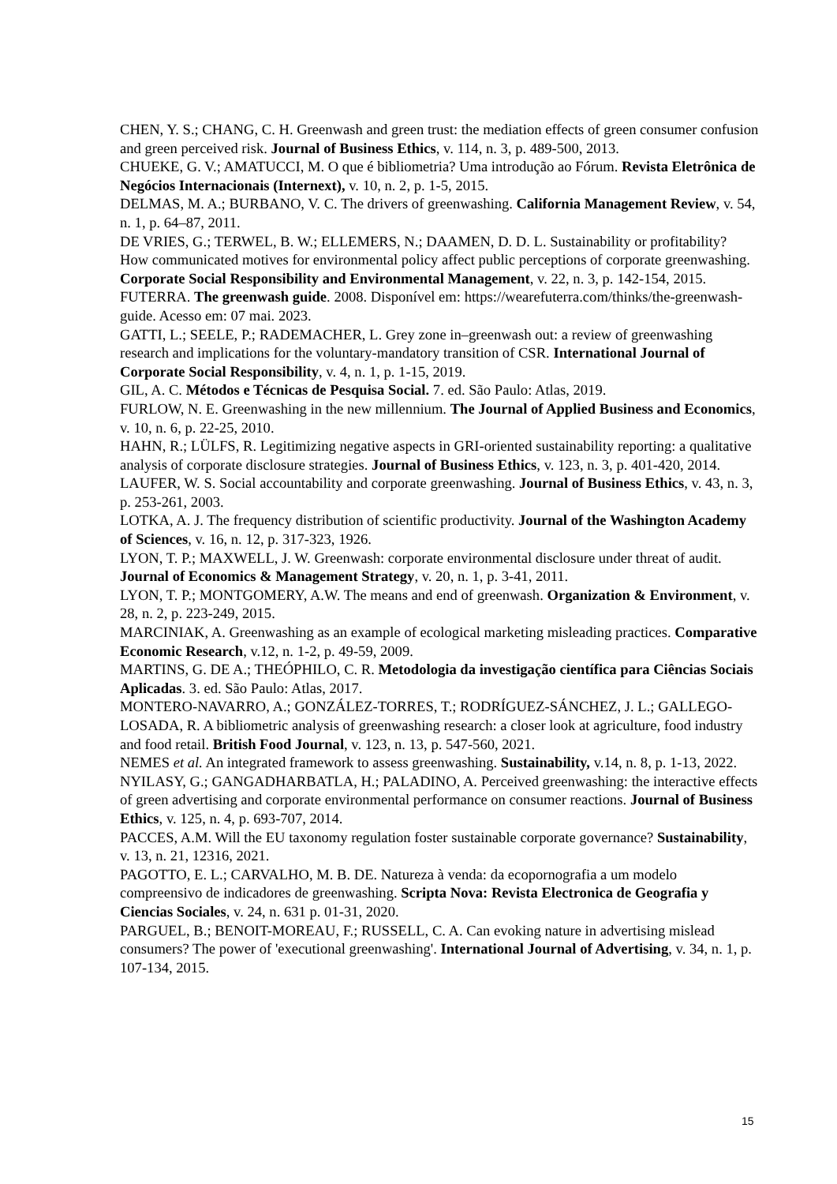CHEN, Y. S.; CHANG, C. H. Greenwash and green trust: the mediation effects of green consumer confusion and green perceived risk. Journal of Business Ethics, v. 114, n. 3, p. 489-500, 2013.
CHUEKE, G. V.; AMATUCCI, M. O que é bibliometria? Uma introdução ao Fórum. Revista Eletrônica de Negócios Internacionais (Internext), v. 10, n. 2, p. 1-5, 2015.
DELMAS, M. A.; BURBANO, V. C. The drivers of greenwashing. California Management Review, v. 54, n. 1, p. 64–87, 2011.
DE VRIES, G.; TERWEL, B. W.; ELLEMERS, N.; DAAMEN, D. D. L. Sustainability or profitability? How communicated motives for environmental policy affect public perceptions of corporate greenwashing. Corporate Social Responsibility and Environmental Management, v. 22, n. 3, p. 142-154, 2015.
FUTERRA. The greenwash guide. 2008. Disponível em: https://wearefuterra.com/thinks/the-greenwash-guide. Acesso em: 07 mai. 2023.
GATTI, L.; SEELE, P.; RADEMACHER, L. Grey zone in–greenwash out: a review of greenwashing research and implications for the voluntary-mandatory transition of CSR. International Journal of Corporate Social Responsibility, v. 4, n. 1, p. 1-15, 2019.
GIL, A. C. Métodos e Técnicas de Pesquisa Social. 7. ed. São Paulo: Atlas, 2019.
FURLOW, N. E. Greenwashing in the new millennium. The Journal of Applied Business and Economics, v. 10, n. 6, p. 22-25, 2010.
HAHN, R.; LÜLFS, R. Legitimizing negative aspects in GRI-oriented sustainability reporting: a qualitative analysis of corporate disclosure strategies. Journal of Business Ethics, v. 123, n. 3, p. 401-420, 2014.
LAUFER, W. S. Social accountability and corporate greenwashing. Journal of Business Ethics, v. 43, n. 3, p. 253-261, 2003.
LOTKA, A. J. The frequency distribution of scientific productivity. Journal of the Washington Academy of Sciences, v. 16, n. 12, p. 317-323, 1926.
LYON, T. P.; MAXWELL, J. W. Greenwash: corporate environmental disclosure under threat of audit. Journal of Economics & Management Strategy, v. 20, n. 1, p. 3-41, 2011.
LYON, T. P.; MONTGOMERY, A.W. The means and end of greenwash. Organization & Environment, v. 28, n. 2, p. 223-249, 2015.
MARCINIAK, A. Greenwashing as an example of ecological marketing misleading practices. Comparative Economic Research, v.12, n. 1-2, p. 49-59, 2009.
MARTINS, G. DE A.; THEÓPHILO, C. R. Metodologia da investigação científica para Ciências Sociais Aplicadas. 3. ed. São Paulo: Atlas, 2017.
MONTERO-NAVARRO, A.; GONZÁLEZ-TORRES, T.; RODRÍGUEZ-SÁNCHEZ, J. L.; GALLEGO-LOSADA, R. A bibliometric analysis of greenwashing research: a closer look at agriculture, food industry and food retail. British Food Journal, v. 123, n. 13, p. 547-560, 2021.
NEMES et al. An integrated framework to assess greenwashing. Sustainability, v.14, n. 8, p. 1-13, 2022.
NYILASY, G.; GANGADHARBATLA, H.; PALADINO, A. Perceived greenwashing: the interactive effects of green advertising and corporate environmental performance on consumer reactions. Journal of Business Ethics, v. 125, n. 4, p. 693-707, 2014.
PACCES, A.M. Will the EU taxonomy regulation foster sustainable corporate governance? Sustainability, v. 13, n. 21, 12316, 2021.
PAGOTTO, E. L.; CARVALHO, M. B. DE. Natureza à venda: da ecopornografia a um modelo compreensivo de indicadores de greenwashing. Scripta Nova: Revista Electronica de Geografia y Ciencias Sociales, v. 24, n. 631 p. 01-31, 2020.
PARGUEL, B.; BENOIT-MOREAU, F.; RUSSELL, C. A. Can evoking nature in advertising mislead consumers? The power of 'executional greenwashing'. International Journal of Advertising, v. 34, n. 1, p. 107-134, 2015.
15